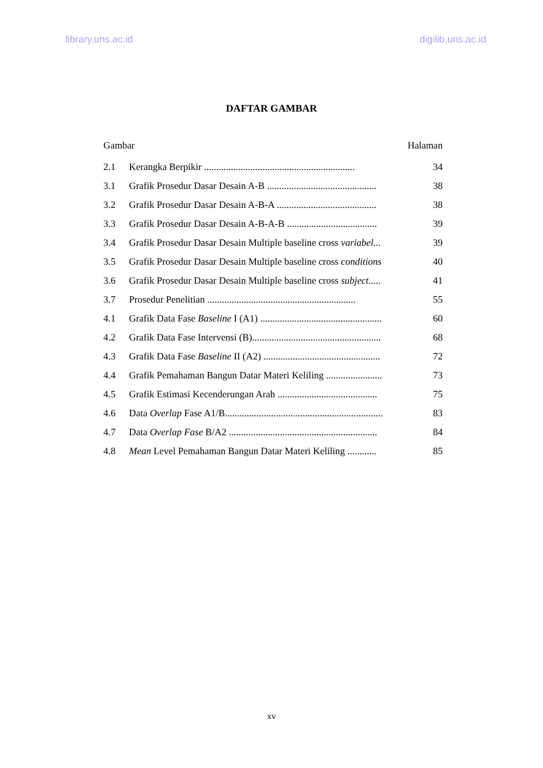library.uns.ac.id digilib.uns.ac.id
DAFTAR GAMBAR
Gambar Halaman
2.1 Kerangka Berpikir .............................................................. 34
3.1 Grafik Prosedur Dasar Desain A-B ............................................. 38
3.2 Grafik Prosedur Dasar Desain A-B-A ......................................... 38
3.3 Grafik Prosedur Dasar Desain A-B-A-B ..................................... 39
3.4 Grafik Prosedur Dasar Desain Multiple baseline cross variabel... 39
3.5 Grafik Prosedur Dasar Desain Multiple baseline cross conditions 40
3.6 Grafik Prosedur Dasar Desain Multiple baseline cross subject..... 41
3.7 Prosedur Penelitian ............................................................. 55
4.1 Grafik Data Fase Baseline I (A1) .................................................. 60
4.2 Grafik Data Fase Intervensi (B)..................................................... 68
4.3 Grafik Data Fase Baseline II (A2) ................................................ 72
4.4 Grafik Pemahaman Bangun Datar Materi Keliling ....................... 73
4.5 Grafik Estimasi Kecenderungan Arah ......................................... 75
4.6 Data Overlap Fase A1/B................................................................. 83
4.7 Data Overlap Fase B/A2 ............................................................. 84
4.8 Mean Level Pemahaman Bangun Datar Materi Keliling ............ 85
xv